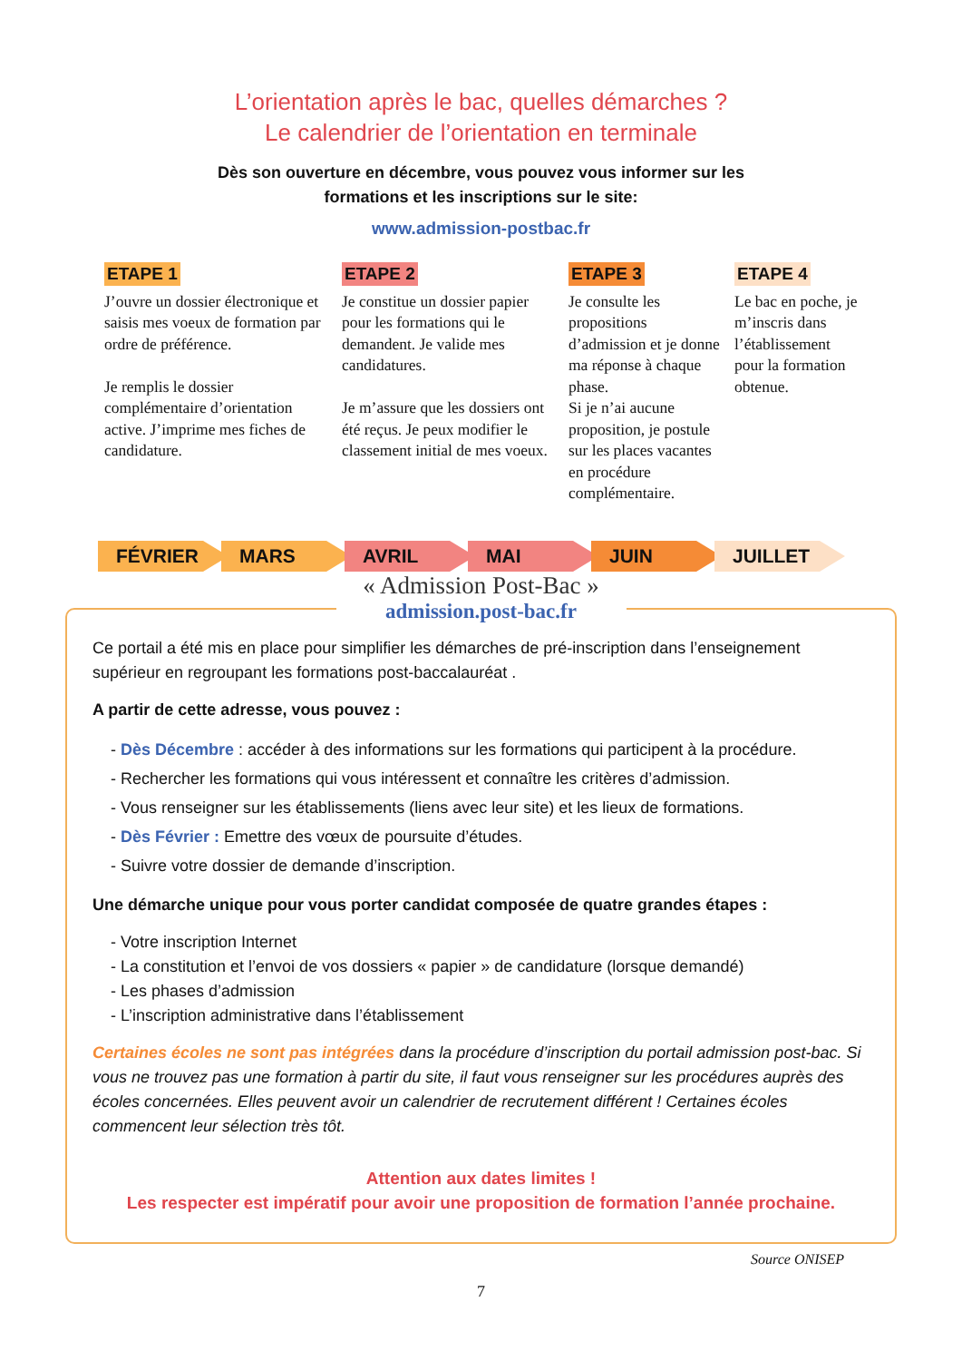L’orientation après le bac, quelles démarches ?
Le calendrier de l’orientation en terminale
Dès son ouverture en décembre, vous pouvez vous informer sur les
formations et les inscriptions sur le site:
www.admission-postbac.fr
ETAPE 1
J’ouvre un dossier électronique et saisis mes voeux de formation par ordre de préférence.
Je remplis le dossier complémentaire d’orientation active. J’imprime mes fiches de candidature.
ETAPE 2
Je constitue un dossier papier pour les formations qui le demandent. Je valide mes candidatures.
Je m’assure que les dossiers ont été reçus. Je peux modifier le classement initial de mes voeux.
ETAPE 3
Je consulte les propositions d’admission et je donne ma réponse à chaque phase.
Si je n’ai aucune proposition, je postule sur les places vacantes en procédure complémentaire.
ETAPE 4
Le bac en poche, je m’inscris dans l’établissement pour la formation obtenue.
FÉVRIER MARS AVRIL MAI JUIN JUILLET
« Admission Post-Bac »
admission.post-bac.fr
Ce portail a été mis en place pour simplifier les démarches de pré-inscription dans l’enseignement supérieur en regroupant les formations post-baccalauréat .
A partir de cette adresse, vous pouvez :
- Dès Décembre : accéder à des informations sur les formations qui participent à la procédure.
- Rechercher les formations qui vous intéressent et connaître les critères d’admission.
- Vous renseigner sur les établissements (liens avec leur site) et les lieux de formations.
- Dès Février : Emettre des vœux de poursuite d’études.
- Suivre votre dossier de demande d’inscription.
Une démarche unique pour vous porter candidat composée de quatre grandes étapes :
- Votre inscription Internet
- La constitution et l’envoi de vos dossiers « papier » de candidature (lorsque demandé)
- Les phases d’admission
- L’inscription administrative dans l’établissement
Certaines écoles ne sont pas intégrées dans la procédure d’inscription du portail admission post-bac. Si vous ne trouvez pas une formation à partir du site, il faut vous renseigner sur les procédures auprès des écoles concernées. Elles peuvent avoir un calendrier de recrutement différent ! Certaines écoles commencent leur sélection très tôt.
Attention aux dates limites !
Les respecter est impératif pour avoir une proposition de formation l’année prochaine.
Source ONISEP
7